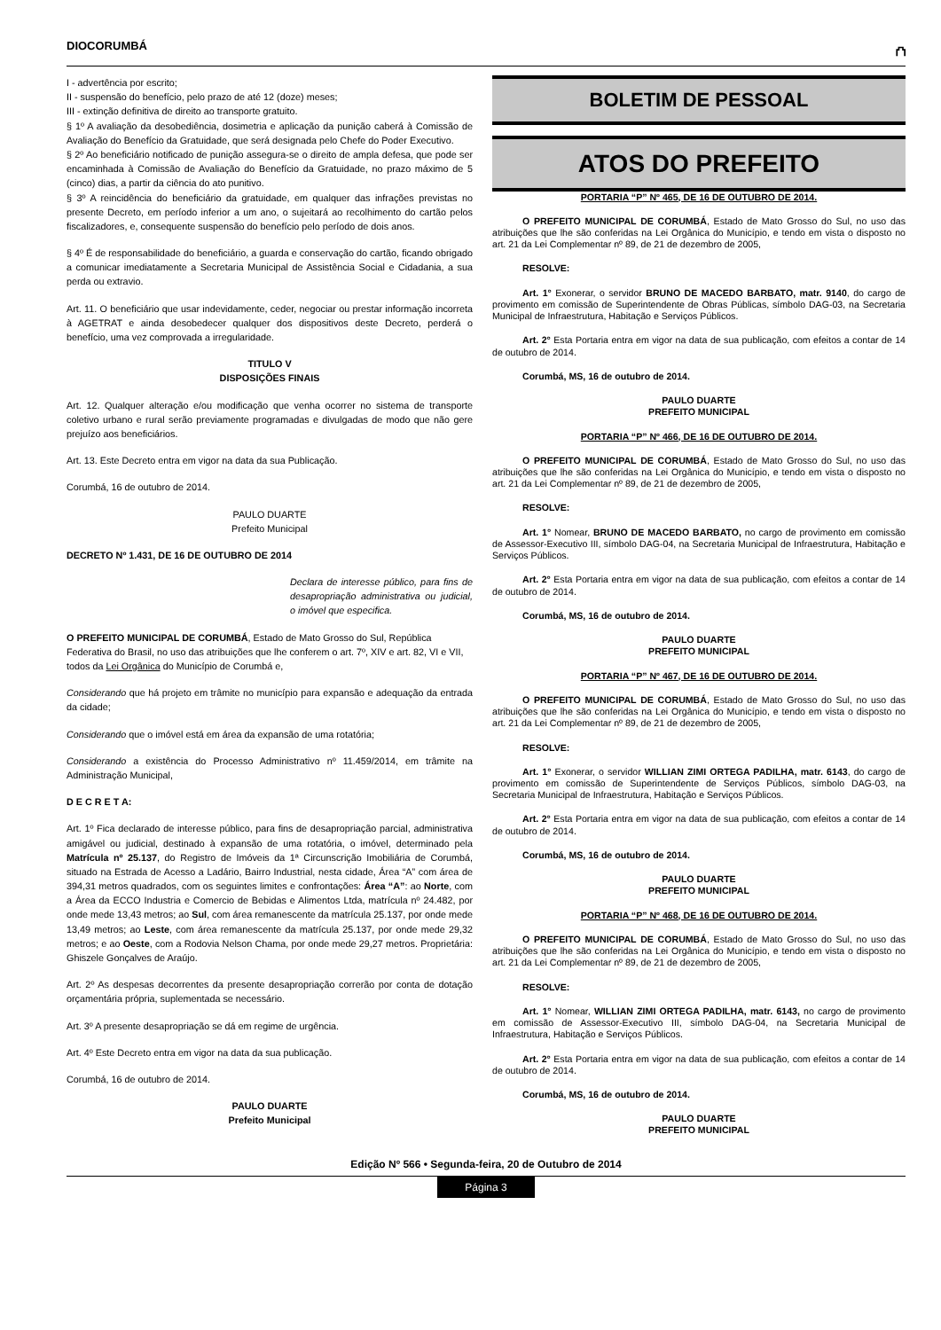DIOCORUMBÁ ⛫
I - advertência por escrito;
II - suspensão do benefício, pelo prazo de até 12 (doze) meses;
III - extinção definitiva de direito ao transporte gratuito.
§ 1º A avaliação da desobediência, dosimetria e aplicação da punição caberá à Comissão de Avaliação do Benefício da Gratuidade, que será designada pelo Chefe do Poder Executivo.
§ 2º Ao beneficiário notificado de punição assegura-se o direito de ampla defesa, que pode ser encaminhada à Comissão de Avaliação do Benefício da Gratuidade, no prazo máximo de 5 (cinco) dias, a partir da ciência do ato punitivo.
§ 3º A reincidência do beneficiário da gratuidade, em qualquer das infrações previstas no presente Decreto, em período inferior a um ano, o sujeitará ao recolhimento do cartão pelos fiscalizadores, e, consequente suspensão do benefício pelo período de dois anos.
§ 4º É de responsabilidade do beneficiário, a guarda e conservação do cartão, ficando obrigado a comunicar imediatamente a Secretaria Municipal de Assistência Social e Cidadania, a sua perda ou extravio.
Art. 11. O beneficiário que usar indevidamente, ceder, negociar ou prestar informação incorreta à AGETRAT e ainda desobedecer qualquer dos dispositivos deste Decreto, perderá o benefício, uma vez comprovada a irregularidade.
TITULO V
DISPOSIÇÕES FINAIS
Art. 12. Qualquer alteração e/ou modificação que venha ocorrer no sistema de transporte coletivo urbano e rural serão previamente programadas e divulgadas de modo que não gere prejuízo aos beneficiários.
Art. 13. Este Decreto entra em vigor na data da sua Publicação.
Corumbá, 16 de outubro de 2014.
PAULO DUARTE
Prefeito Municipal
DECRETO Nº 1.431, DE 16 DE OUTUBRO DE 2014
Declara de interesse público, para fins de desapropriação administrativa ou judicial, o imóvel que especifica.
O PREFEITO MUNICIPAL DE CORUMBÁ, Estado de Mato Grosso do Sul, República Federativa do Brasil, no uso das atribuições que lhe conferem o art. 7º, XIV e art. 82, VI e VII, todos da Lei Orgânica do Município de Corumbá e,
Considerando que há projeto em trâmite no município para expansão e adequação da entrada da cidade;
Considerando que o imóvel está em área da expansão de uma rotatória;
Considerando a existência do Processo Administrativo nº 11.459/2014, em trâmite na Administração Municipal,
D E C R E T A:
Art. 1º Fica declarado de interesse público, para fins de desapropriação parcial, administrativa amigável ou judicial, destinado à expansão de uma rotatória, o imóvel, determinado pela Matrícula nº 25.137, do Registro de Imóveis da 1ª Circunscrição Imobiliária de Corumbá, situado na Estrada de Acesso a Ladário, Bairro Industrial, nesta cidade, Área “A” com área de 394,31 metros quadrados, com os seguintes limites e confrontações: Área “A”: ao Norte, com a Área da ECCO Industria e Comercio de Bebidas e Alimentos Ltda, matrícula nº 24.482, por onde mede 13,43 metros; ao Sul, com área remanescente da matrícula 25.137, por onde mede 13,49 metros; ao Leste, com área remanescente da matrícula 25.137, por onde mede 29,32 metros; e ao Oeste, com a Rodovia Nelson Chama, por onde mede 29,27 metros. Proprietária: Ghiszele Gonçalves de Araújo.
Art. 2º As despesas decorrentes da presente desapropriação correrão por conta de dotação orçamentária própria, suplementada se necessário.
Art. 3º A presente desapropriação se dá em regime de urgência.
Art. 4º Este Decreto entra em vigor na data da sua publicação.
Corumbá, 16 de outubro de 2014.
PAULO DUARTE
Prefeito Municipal
BOLETIM DE PESSOAL
ATOS DO PREFEITO
PORTARIA “P” Nº 465, DE 16 DE OUTUBRO DE 2014.
O PREFEITO MUNICIPAL DE CORUMBÁ, Estado de Mato Grosso do Sul, no uso das atribuições que lhe são conferidas na Lei Orgânica do Município, e tendo em vista o disposto no art. 21 da Lei Complementar nº 89, de 21 de dezembro de 2005,
RESOLVE:
Art. 1° Exonerar, o servidor BRUNO DE MACEDO BARBATO, matr. 9140, do cargo de provimento em comissão de Superintendente de Obras Públicas, símbolo DAG-03, na Secretaria Municipal de Infraestrutura, Habitação e Serviços Públicos.
Art. 2° Esta Portaria entra em vigor na data de sua publicação, com efeitos a contar de 14 de outubro de 2014.
Corumbá, MS, 16 de outubro de 2014.
PAULO DUARTE
PREFEITO MUNICIPAL
PORTARIA “P” Nº 466, DE 16 DE OUTUBRO DE 2014.
O PREFEITO MUNICIPAL DE CORUMBÁ, Estado de Mato Grosso do Sul, no uso das atribuições que lhe são conferidas na Lei Orgânica do Município, e tendo em vista o disposto no art. 21 da Lei Complementar nº 89, de 21 de dezembro de 2005,
RESOLVE:
Art. 1° Nomear, BRUNO DE MACEDO BARBATO, no cargo de provimento em comissão de Assessor-Executivo III, símbolo DAG-04, na Secretaria Municipal de Infraestrutura, Habitação e Serviços Públicos.
Art. 2° Esta Portaria entra em vigor na data de sua publicação, com efeitos a contar de 14 de outubro de 2014.
Corumbá, MS, 16 de outubro de 2014.
PAULO DUARTE
PREFEITO MUNICIPAL
PORTARIA “P” Nº 467, DE 16 DE OUTUBRO DE 2014.
O PREFEITO MUNICIPAL DE CORUMBÁ, Estado de Mato Grosso do Sul, no uso das atribuições que lhe são conferidas na Lei Orgânica do Município, e tendo em vista o disposto no art. 21 da Lei Complementar nº 89, de 21 de dezembro de 2005,
RESOLVE:
Art. 1° Exonerar, o servidor WILLIAN ZIMI ORTEGA PADILHA, matr. 6143, do cargo de provimento em comissão de Superintendente de Serviços Públicos, símbolo DAG-03, na Secretaria Municipal de Infraestrutura, Habitação e Serviços Públicos.
Art. 2° Esta Portaria entra em vigor na data de sua publicação, com efeitos a contar de 14 de outubro de 2014.
Corumbá, MS, 16 de outubro de 2014.
PAULO DUARTE
PREFEITO MUNICIPAL
PORTARIA “P” Nº 468, DE 16 DE OUTUBRO DE 2014.
O PREFEITO MUNICIPAL DE CORUMBÁ, Estado de Mato Grosso do Sul, no uso das atribuições que lhe são conferidas na Lei Orgânica do Município, e tendo em vista o disposto no art. 21 da Lei Complementar nº 89, de 21 de dezembro de 2005,
RESOLVE:
Art. 1° Nomear, WILLIAN ZIMI ORTEGA PADILHA, matr. 6143, no cargo de provimento em comissão de Assessor-Executivo III, símbolo DAG-04, na Secretaria Municipal de Infraestrutura, Habitação e Serviços Públicos.
Art. 2° Esta Portaria entra em vigor na data de sua publicação, com efeitos a contar de 14 de outubro de 2014.
Corumbá, MS, 16 de outubro de 2014.
PAULO DUARTE
PREFEITO MUNICIPAL
Edição Nº 566 • Segunda-feira, 20 de Outubro de 2014
Página 3